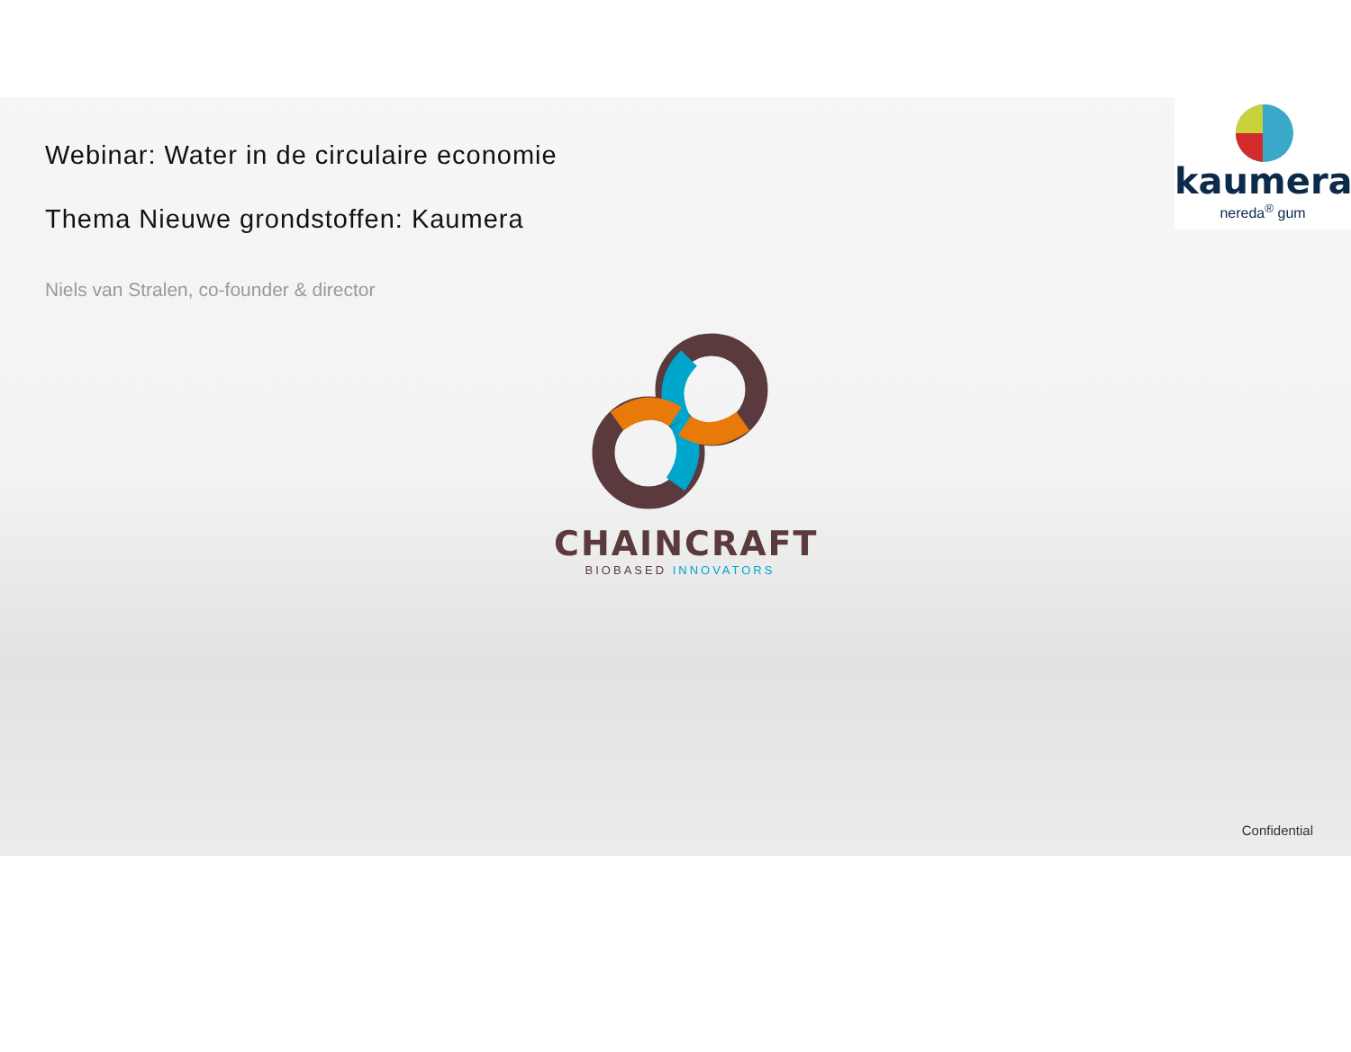Webinar: Water in de circulaire economie
Thema Nieuwe grondstoffen: Kaumera
Niels van Stralen, co-founder & director
kaumera
nereda<sup>®</sup> gum
CHAINCRAFT
BIOBASED INNOVATORS
Confidential